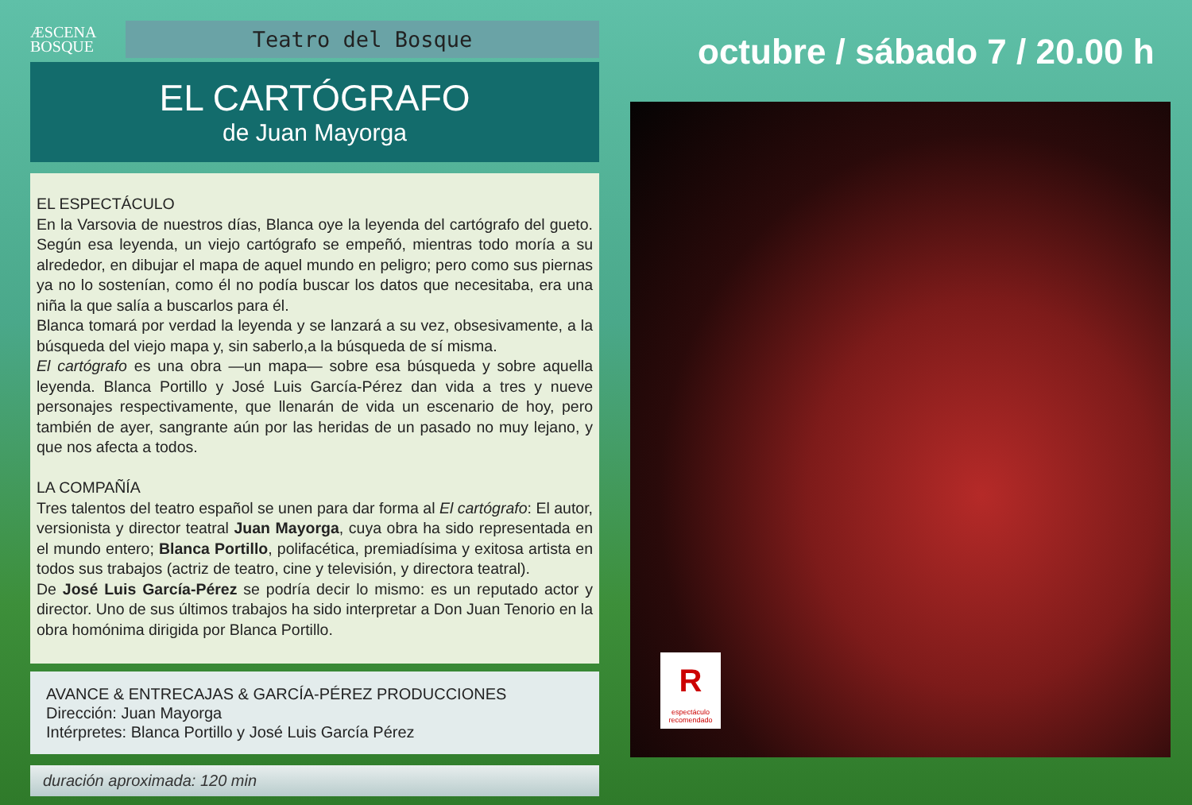ÆSCENA
BOSQUE
Teatro del Bosque
EL CARTÓGRAFO
de Juan Mayorga
EL ESPECTÁCULO
En la Varsovia de nuestros días, Blanca oye la leyenda del cartógrafo del gueto. Según esa leyenda, un viejo cartógrafo se empeñó, mientras todo moría a su alrededor, en dibujar el mapa de aquel mundo en peligro; pero como sus piernas ya no lo sostenían, como él no podía buscar los datos que necesitaba, era una niña la que salía a buscarlos para él.
Blanca tomará por verdad la leyenda y se lanzará a su vez, obsesivamente, a la búsqueda del viejo mapa y, sin saberlo,a la búsqueda de sí misma.
El cartógrafo es una obra —un mapa— sobre esa búsqueda y sobre aquella leyenda. Blanca Portillo y José Luis García-Pérez dan vida a tres y nueve personajes respectivamente, que llenarán de vida un escenario de hoy, pero también de ayer, sangrante aún por las heridas de un pasado no muy lejano, y que nos afecta a todos.
LA COMPAÑÍA
Tres talentos del teatro español se unen para dar forma al El cartógrafo: El autor, versionista y director teatral Juan Mayorga, cuya obra ha sido representada en el mundo entero; Blanca Portillo, polifacética, premiadísima y exitosa artista en todos sus trabajos (actriz de teatro, cine y televisión, y directora teatral).
De José Luis García-Pérez se podría decir lo mismo: es un reputado actor y director. Uno de sus últimos trabajos ha sido interpretar a Don Juan Tenorio en la obra homónima dirigida por Blanca Portillo.
AVANCE & ENTRECAJAS & GARCÍA-PÉREZ PRODUCCIONES
Dirección: Juan Mayorga
Intérpretes: Blanca Portillo y José Luis García Pérez
duración aproximada: 120 min
octubre / sábado 7 / 20.00 h
Respectáculo recomendado